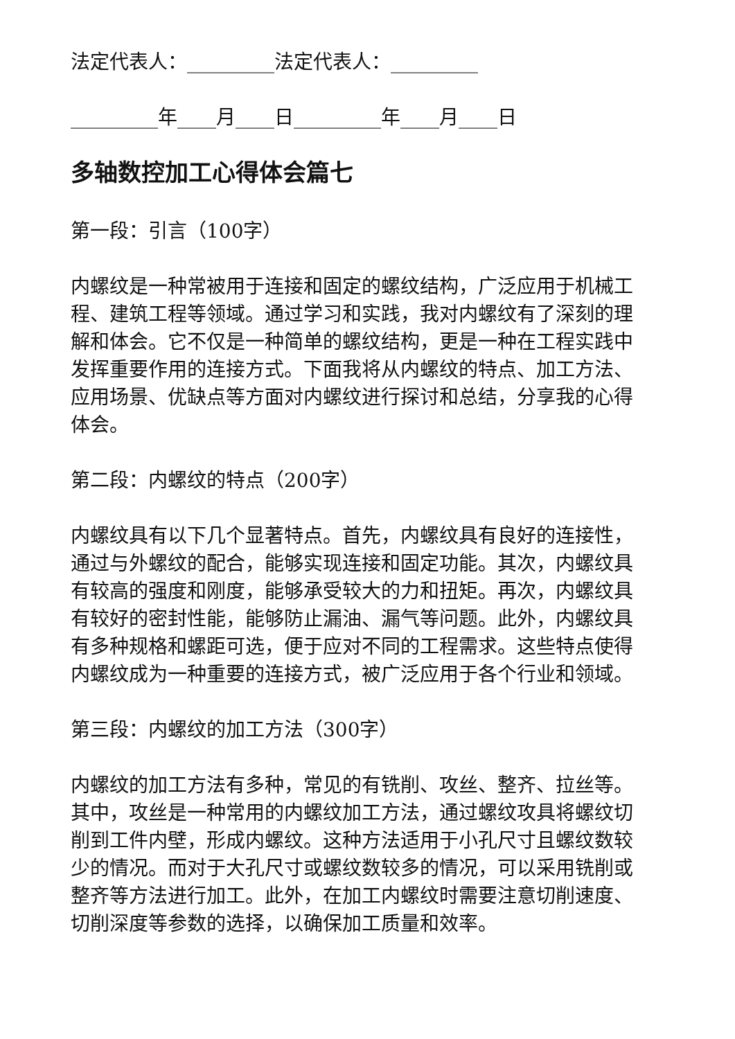法定代表人：_________法定代表人：_________
_________年____月____日_________年____月____日
多轴数控加工心得体会篇七
第一段：引言（100字）
内螺纹是一种常被用于连接和固定的螺纹结构，广泛应用于机械工程、建筑工程等领域。通过学习和实践，我对内螺纹有了深刻的理解和体会。它不仅是一种简单的螺纹结构，更是一种在工程实践中发挥重要作用的连接方式。下面我将从内螺纹的特点、加工方法、应用场景、优缺点等方面对内螺纹进行探讨和总结，分享我的心得体会。
第二段：内螺纹的特点（200字）
内螺纹具有以下几个显著特点。首先，内螺纹具有良好的连接性，通过与外螺纹的配合，能够实现连接和固定功能。其次，内螺纹具有较高的强度和刚度，能够承受较大的力和扭矩。再次，内螺纹具有较好的密封性能，能够防止漏油、漏气等问题。此外，内螺纹具有多种规格和螺距可选，便于应对不同的工程需求。这些特点使得内螺纹成为一种重要的连接方式，被广泛应用于各个行业和领域。
第三段：内螺纹的加工方法（300字）
内螺纹的加工方法有多种，常见的有铣削、攻丝、整齐、拉丝等。其中，攻丝是一种常用的内螺纹加工方法，通过螺纹攻具将螺纹切削到工件内壁，形成内螺纹。这种方法适用于小孔尺寸且螺纹数较少的情况。而对于大孔尺寸或螺纹数较多的情况，可以采用铣削或整齐等方法进行加工。此外，在加工内螺纹时需要注意切削速度、切削深度等参数的选择，以确保加工质量和效率。